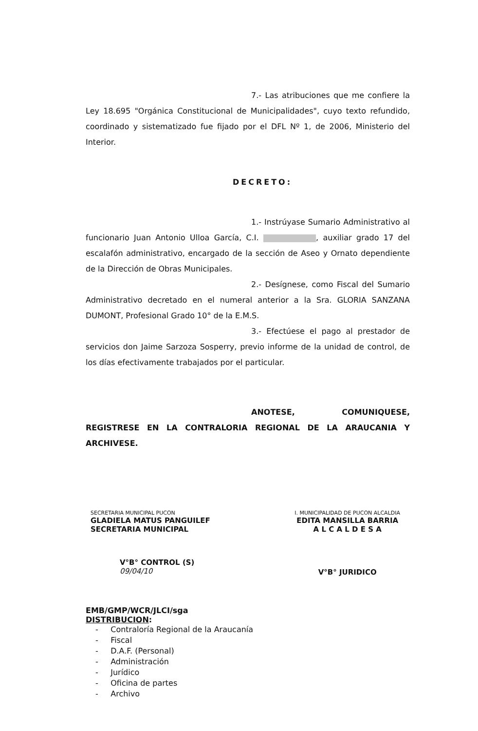7.- Las atribuciones que me confiere la Ley 18.695 "Orgánica Constitucional de Municipalidades", cuyo texto refundido, coordinado y sistematizado fue fijado por el DFL Nº 1, de 2006, Ministerio del Interior.
DECRETO:
1.- Instrúyase Sumario Administrativo al funcionario Juan Antonio Ulloa García, C.I. , auxiliar grado 17 del escalafón administrativo, encargado de la sección de Aseo y Ornato dependiente de la Dirección de Obras Municipales.
2.- Desígnese, como Fiscal del Sumario Administrativo decretado en el numeral anterior a la Sra. GLORIA SANZANA DUMONT, Profesional Grado 10° de la E.M.S.
3.- Efectúese el pago al prestador de servicios don Jaime Sarzoza Sosperry, previo informe de la unidad de control, de los días efectivamente trabajados por el particular.
ANOTESE, COMUNIQUESE, REGISTRESE EN LA CONTRALORIA REGIONAL DE LA ARAUCANIA Y ARCHIVESE.
SECRETARIA MUNICIPAL PUCON
GLADIELA MATUS PANGUILEF
SECRETARIA MUNICIPAL
V°B° CONTROL (S)
09/04/10
I. MUNICIPALIDAD DE PUCON ALCALDIA
EDITA MANSILLA BARRIA
A L C A L D E S A
V°B° JURIDICO
EMB/GMP/WCR/JLCI/sga
DISTRIBUCION:
- Contraloría Regional de la Araucanía
- Fiscal
- D.A.F. (Personal)
- Administración
- Jurídico
- Oficina de partes
- Archivo